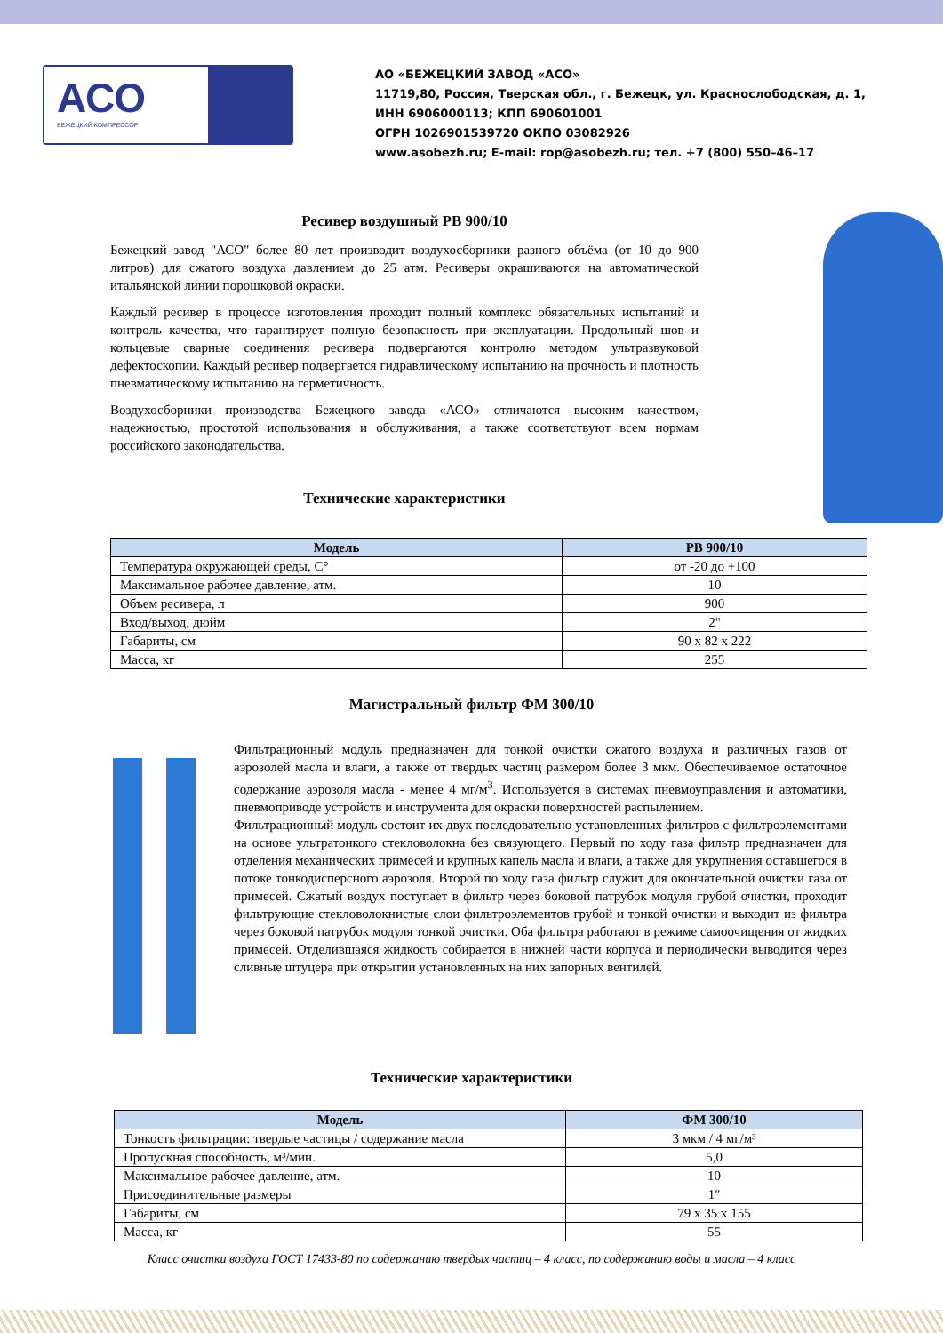АСО
БЕЖЕЦКИЙ КОМПРЕССОР
АО «БЕЖЕЦКИЙ ЗАВОД «АСО»
11719,80, Россия, Тверская обл., г. Бежецк, ул. Краснослободская, д. 1,
ИНН 6906000113; КПП 690601001
ОГРН 1026901539720 ОКПО 03082926
www.asobezh.ru; E-mail: rop@asobezh.ru; тел. +7 (800) 550–46–17
Ресивер воздушный РВ 900/10
Бежецкий завод "АСО" более 80 лет производит воздухосборники разного объёма (от 10 до 900 литров) для сжатого воздуха давлением до 25 атм. Ресиверы окрашиваются на автоматической итальянской линии порошковой окраски.
Каждый ресивер в процессе изготовления проходит полный комплекс обязательных испытаний и контроль качества, что гарантирует полную безопасность при эксплуатации. Продольный шов и кольцевые сварные соединения ресивера подвергаются контролю методом ультразвуковой дефектоскопии. Каждый ресивер подвергается гидравлическому испытанию на прочность и плотность пневматическому испытанию на герметичность.
Воздухосборники производства Бежецкого завода «АСО» отличаются высоким качеством, надежностью, простотой использования и обслуживания, а также соответствуют всем нормам российского законодательства.
Технические характеристики
| Модель | РВ 900/10 |
| --- | --- |
| Температура окружающей среды, С° | от -20 до +100 |
| Максимальное рабочее давление, атм. | 10 |
| Объем ресивера, л | 900 |
| Вход/выход, дюйм | 2" |
| Габариты, см | 90 x 82 x 222 |
| Масса, кг | 255 |
Магистральный фильтр ФМ 300/10
Фильтрационный модуль предназначен для тонкой очистки сжатого воздуха и различных газов от аэрозолей масла и влаги, а также от твердых частиц размером более 3 мкм. Обеспечиваемое остаточное содержание аэрозоля масла - менее 4 мг/м<sup>3</sup>. Используется в системах пневмоуправления и автоматики, пневмоприводе устройств и инструмента для окраски поверхностей распылением.
Фильтрационный модуль состоит их двух последовательно установленных фильтров с фильтроэлементами на основе ультратонкого стекловолокна без связующего. Первый по ходу газа фильтр предназначен для отделения механических примесей и крупных капель масла и влаги, а также для укрупнения оставшегося в потоке тонкодисперсного аэрозоля. Второй по ходу газа фильтр служит для окончательной очистки газа от примесей. Сжатый воздух поступает в фильтр через боковой патрубок модуля грубой очистки, проходит фильтрующие стекловолокнистые слои фильтроэлементов грубой и тонкой очистки и выходит из фильтра через боковой патрубок модуля тонкой очистки. Оба фильтра работают в режиме самоочищения от жидких примесей. Отделившаяся жидкость собирается в нижней части корпуса и периодически выводится через сливные штуцера при открытии установленных на них запорных вентилей.
Технические характеристики
| Модель | ФМ 300/10 |
| --- | --- |
| Тонкость фильтрации: твердые частицы / содержание масла | 3 мкм / 4 мг/м³ |
| Пропускная способность, м³/мин. | 5,0 |
| Максимальное рабочее давление, атм. | 10 |
| Присоединительные размеры | 1" |
| Габариты, см | 79 x 35 x 155 |
| Масса, кг | 55 |
Класс очистки воздуха ГОСТ 17433-80 по содержанию твердых частиц – 4 класс, по содержанию воды и масла – 4 класс